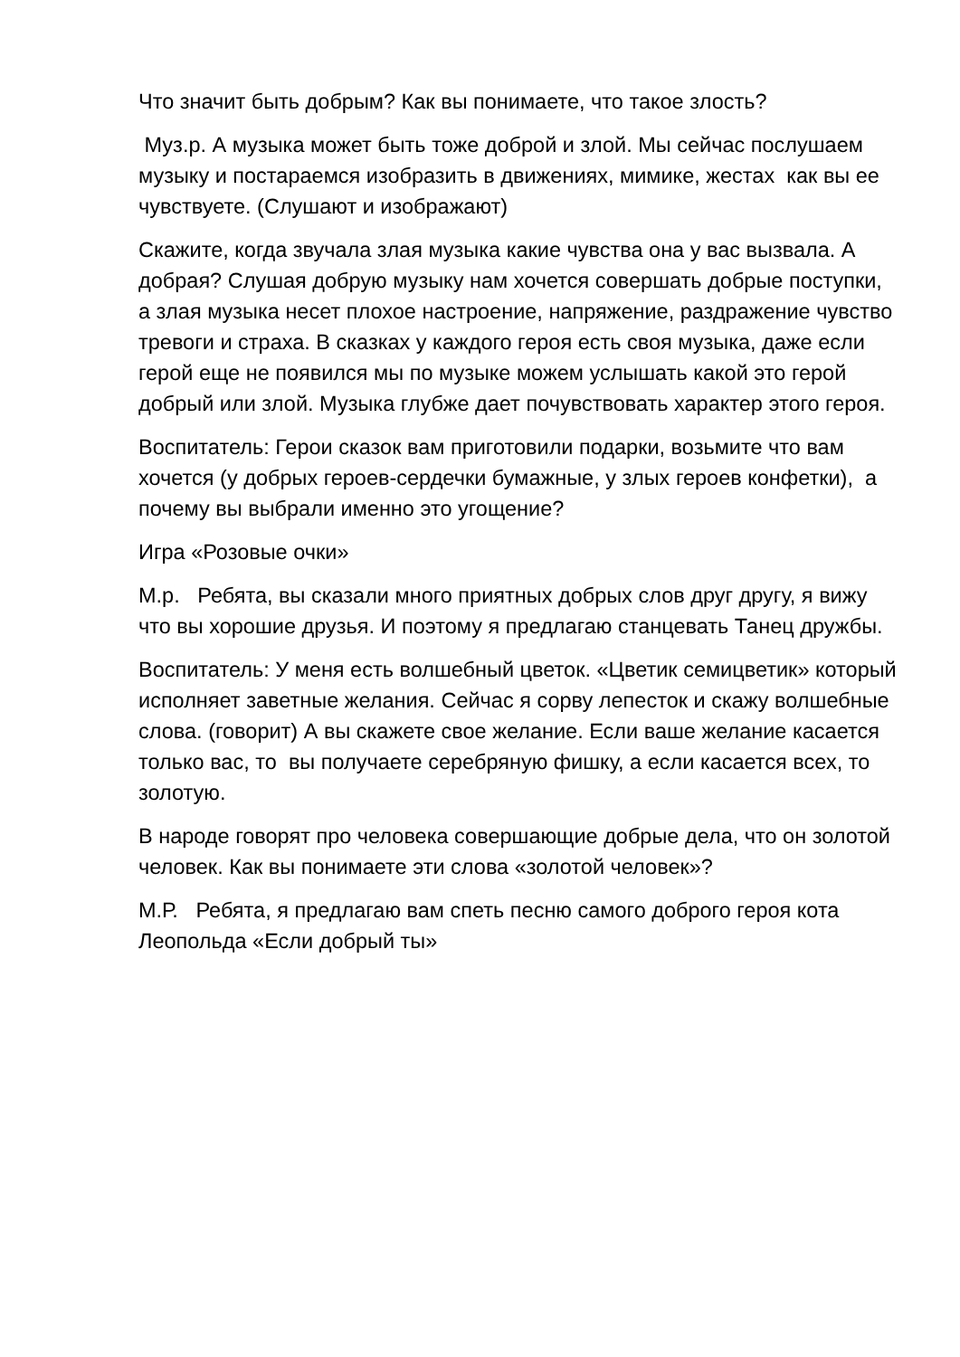Что значит быть добрым? Как вы понимаете, что такое злость?
Муз.р. А музыка может быть тоже доброй и злой. Мы сейчас послушаем музыку и постараемся изобразить в движениях, мимике, жестах как вы ее чувствуете. (Слушают и изображают)
Скажите, когда звучала злая музыка какие чувства она у вас вызвала. А добрая? Слушая добрую музыку нам хочется совершать добрые поступки, а злая музыка несет плохое настроение, напряжение, раздражение чувство тревоги и страха. В сказках у каждого героя есть своя музыка, даже если герой еще не появился мы по музыке можем услышать какой это герой добрый или злой. Музыка глубже дает почувствовать характер этого героя.
Воспитатель: Герои сказок вам приготовили подарки, возьмите что вам хочется (у добрых героев-сердечки бумажные, у злых героев конфетки), а почему вы выбрали именно это угощение?
Игра «Розовые очки»
М.р. Ребята, вы сказали много приятных добрых слов друг другу, я вижу что вы хорошие друзья. И поэтому я предлагаю станцевать Танец дружбы.
Воспитатель: У меня есть волшебный цветок. «Цветик семицветик» который исполняет заветные желания. Сейчас я сорву лепесток и скажу волшебные слова. (говорит) А вы скажете свое желание. Если ваше желание касается только вас, то вы получаете серебряную фишку, а если касается всех, то золотую.
В народе говорят про человека совершающие добрые дела, что он золотой человек. Как вы понимаете эти слова «золотой человек»?
М.Р. Ребята, я предлагаю вам спеть песню самого доброго героя кота Леопольда «Если добрый ты»